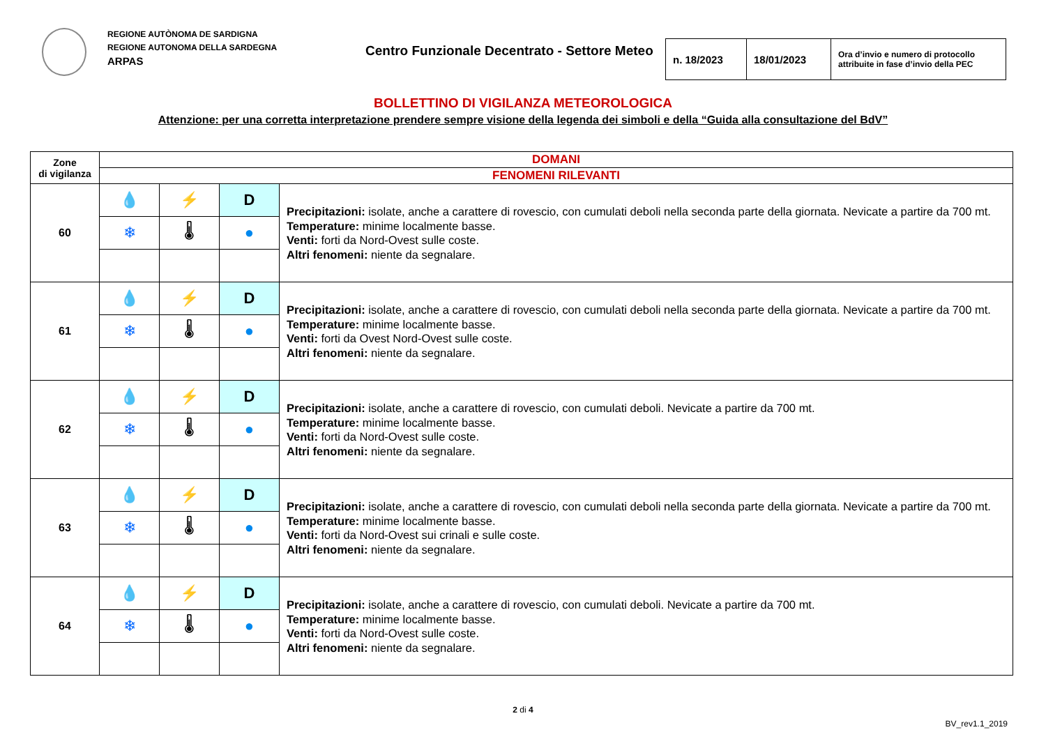REGIONE AUTÒNOMA DE SARDIGNA
REGIONE AUTONOMA DELLA SARDEGNA
ARPAS
Centro Funzionale Decentrato - Settore Meteo
| n. 18/2023 | 18/01/2023 | Ora d’invio e numero di protocollo attribuite in fase d’invio della PEC |
BOLLETTINO DI VIGILANZA METEOROLOGICA
Attenzione: per una corretta interpretazione prendere sempre visione della legenda dei simboli e della “Guida alla consultazione del BdV”
| Zone di vigilanza | DOMANI | | | |
| | FENOMENI RILEVANTI | | | |
| 60 | 💧 | ⚡ | D | Precipitazioni: isolate, anche a carattere di rovescio, con cumulati deboli nella seconda parte della giornata. Nevicate a partire da 700 mt. Temperature: minime localmente basse. Venti: forti da Nord-Ovest sulle coste. Altri fenomeni: niente da segnalare. |
| | ❄ | 🌡 | ● | |
| 61 | 💧 | ⚡ | D | Precipitazioni: isolate, anche a carattere di rovescio, con cumulati deboli nella seconda parte della giornata. Nevicate a partire da 700 mt. Temperature: minime localmente basse. Venti: forti da Ovest Nord-Ovest sulle coste. Altri fenomeni: niente da segnalare. |
| | ❄ | 🌡 | ● | |
| 62 | 💧 | ⚡ | D | Precipitazioni: isolate, anche a carattere di rovescio, con cumulati deboli. Nevicate a partire da 700 mt. Temperature: minime localmente basse. Venti: forti da Nord-Ovest sulle coste. Altri fenomeni: niente da segnalare. |
| | ❄ | 🌡 | ● | |
| 63 | 💧 | ⚡ | D | Precipitazioni: isolate, anche a carattere di rovescio, con cumulati deboli nella seconda parte della giornata. Nevicate a partire da 700 mt. Temperature: minime localmente basse. Venti: forti da Nord-Ovest sui crinali e sulle coste. Altri fenomeni: niente da segnalare. |
| | ❄ | 🌡 | ● | |
| 64 | 💧 | ⚡ | D | Precipitazioni: isolate, anche a carattere di rovescio, con cumulati deboli. Nevicate a partire da 700 mt. Temperature: minime localmente basse. Venti: forti da Nord-Ovest sulle coste. Altri fenomeni: niente da segnalare. |
| | ❄ | 🌡 | ● | |
2 di 4
BV_rev1.1_2019